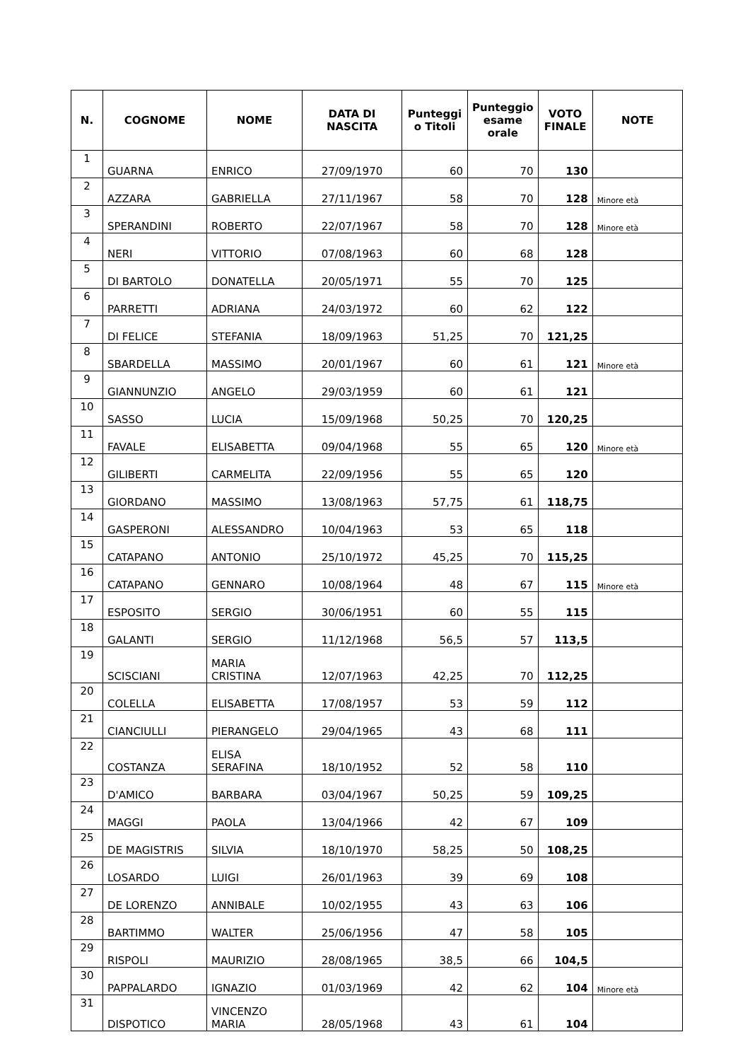| N. | COGNOME | NOME | DATA DI NASCITA | Punteggi o Titoli | Punteggio esame orale | VOTO FINALE | NOTE |
| --- | --- | --- | --- | --- | --- | --- | --- |
| 1 | GUARNA | ENRICO | 27/09/1970 | 60 | 70 | 130 | |
| 2 | AZZARA | GABRIELLA | 27/11/1967 | 58 | 70 | 128 | Minore età |
| 3 | SPERANDINI | ROBERTO | 22/07/1967 | 58 | 70 | 128 | Minore età |
| 4 | NERI | VITTORIO | 07/08/1963 | 60 | 68 | 128 | |
| 5 | DI BARTOLO | DONATELLA | 20/05/1971 | 55 | 70 | 125 | |
| 6 | PARRETTI | ADRIANA | 24/03/1972 | 60 | 62 | 122 | |
| 7 | DI FELICE | STEFANIA | 18/09/1963 | 51,25 | 70 | 121,25 | |
| 8 | SBARDELLA | MASSIMO | 20/01/1967 | 60 | 61 | 121 | Minore età |
| 9 | GIANNUNZIO | ANGELO | 29/03/1959 | 60 | 61 | 121 | |
| 10 | SASSO | LUCIA | 15/09/1968 | 50,25 | 70 | 120,25 | |
| 11 | FAVALE | ELISABETTA | 09/04/1968 | 55 | 65 | 120 | Minore età |
| 12 | GILIBERTI | CARMELITA | 22/09/1956 | 55 | 65 | 120 | |
| 13 | GIORDANO | MASSIMO | 13/08/1963 | 57,75 | 61 | 118,75 | |
| 14 | GASPERONI | ALESSANDRO | 10/04/1963 | 53 | 65 | 118 | |
| 15 | CATAPANO | ANTONIO | 25/10/1972 | 45,25 | 70 | 115,25 | |
| 16 | CATAPANO | GENNARO | 10/08/1964 | 48 | 67 | 115 | Minore età |
| 17 | ESPOSITO | SERGIO | 30/06/1951 | 60 | 55 | 115 | |
| 18 | GALANTI | SERGIO | 11/12/1968 | 56,5 | 57 | 113,5 | |
| 19 | SCISCIANI | MARIA CRISTINA | 12/07/1963 | 42,25 | 70 | 112,25 | |
| 20 | COLELLA | ELISABETTA | 17/08/1957 | 53 | 59 | 112 | |
| 21 | CIANCIULLI | PIERANGELO | 29/04/1965 | 43 | 68 | 111 | |
| 22 | COSTANZA | ELISA SERAFINA | 18/10/1952 | 52 | 58 | 110 | |
| 23 | D'AMICO | BARBARA | 03/04/1967 | 50,25 | 59 | 109,25 | |
| 24 | MAGGI | PAOLA | 13/04/1966 | 42 | 67 | 109 | |
| 25 | DE MAGISTRIS | SILVIA | 18/10/1970 | 58,25 | 50 | 108,25 | |
| 26 | LOSARDO | LUIGI | 26/01/1963 | 39 | 69 | 108 | |
| 27 | DE LORENZO | ANNIBALE | 10/02/1955 | 43 | 63 | 106 | |
| 28 | BARTIMMO | WALTER | 25/06/1956 | 47 | 58 | 105 | |
| 29 | RISPOLI | MAURIZIO | 28/08/1965 | 38,5 | 66 | 104,5 | |
| 30 | PAPPALARDO | IGNAZIO | 01/03/1969 | 42 | 62 | 104 | Minore età |
| 31 | DISPOTICO | VINCENZO MARIA | 28/05/1968 | 43 | 61 | 104 | |